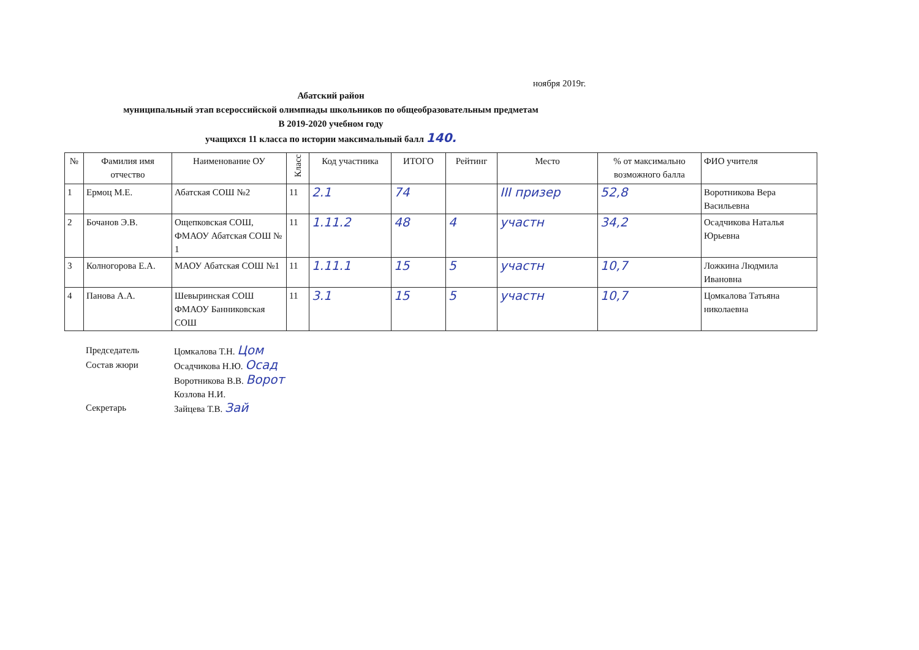ноября 2019г.
Абатский район
муниципальный этап всероссийской олимпиады школьников по общеобразовательным предметам
В 2019-2020 учебном году
учащихся 11 класса по истории максимальный балл 140.
| № | Фамилия имя отчество | Наименование ОУ | Класс | Код участника | ИТОГО | Рейтинг | Место | % от максимально возможного балла | ФИО учителя |
| --- | --- | --- | --- | --- | --- | --- | --- | --- | --- |
| 1 | Ермоц М.Е. | Абатская СОШ №2 | 11 | 2.1 | 74 | | III призер | 52,8 | Воротникова Вера Васильевна |
| 2 | Бочанов Э.В. | Ощепковская СОШ, ФМАОУ Абатская СОШ № 1 | 11 | 1.11.2 | 48 | 4 | участн | 34,2 | Осадчикова Наталья Юрьевна |
| 3 | Колногорова Е.А. | МАОУ Абатская СОШ №1 | 11 | 1.11.1 | 15 | 5 | участн | 10,7 | Ложкина Людмила Ивановна |
| 4 | Панова А.А. | Шевыринская СОШ ФМАОУ Банниковская СОШ | 11 | 3.1 | 15 | 5 | участн | 10,7 | Цомкалова Татьяна николаевна |
Председатель Цомкалова Т.Н. Цом
Состав жюри Осадчикова Н.Ю. Осад
Воротникова В.В. Ворот
Козлова Н.И.
Секретарь Зайцева Т.В. Зай